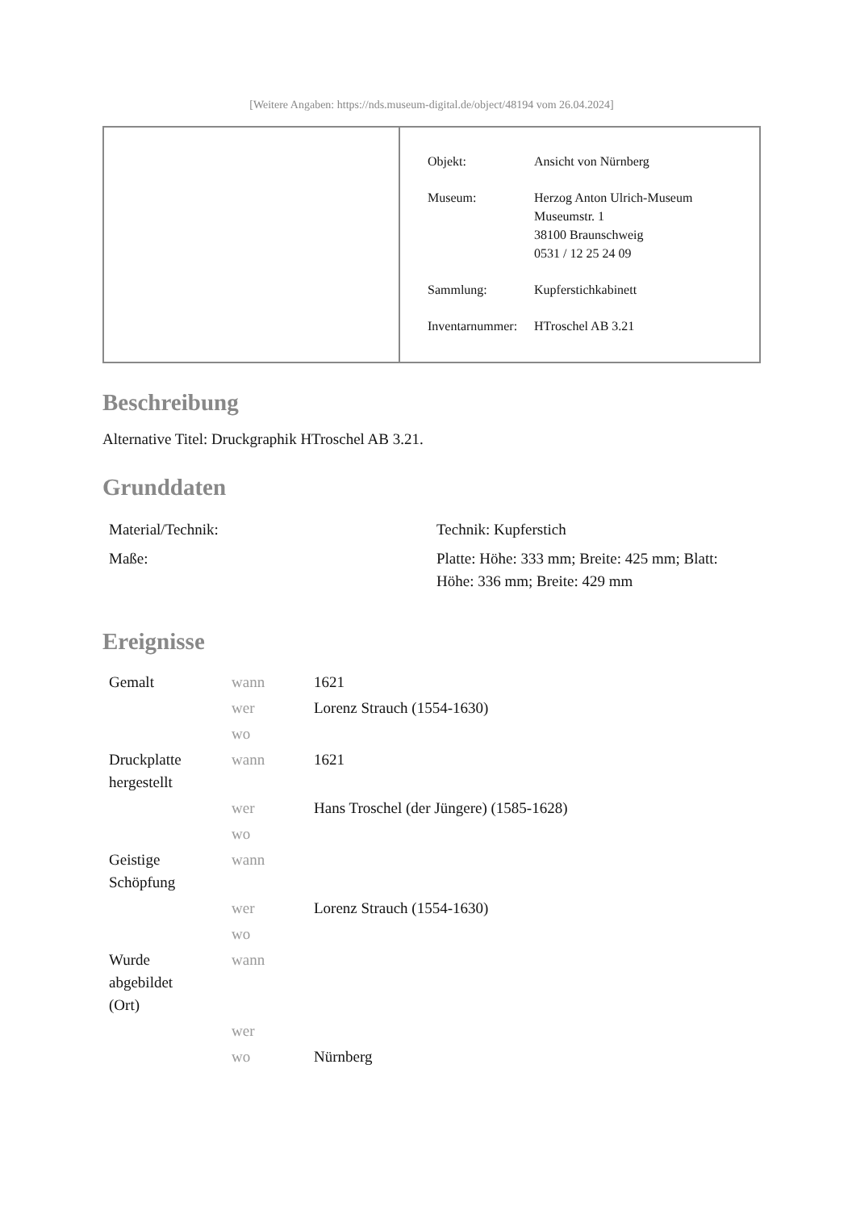[Weitere Angaben: https://nds.museum-digital.de/object/48194 vom 26.04.2024]
| Objekt: | Ansicht von Nürnberg |
| Museum: | Herzog Anton Ulrich-Museum Museumstr. 1 38100 Braunschweig 0531 / 12 25 24 09 |
| Sammlung: | Kupferstichkabinett |
| Inventarnummer: | HTroschel AB 3.21 |
Beschreibung
Alternative Titel: Druckgraphik HTroschel AB 3.21.
Grunddaten
| Material/Technik: | Technik: Kupferstich |
| Maße: | Platte: Höhe: 333 mm; Breite: 425 mm; Blatt: Höhe: 336 mm; Breite: 429 mm |
Ereignisse
| Gemalt | wann | 1621 |
| | wer | Lorenz Strauch (1554-1630) |
| | wo | |
| Druckplatte hergestellt | wann | 1621 |
| | wer | Hans Troschel (der Jüngere) (1585-1628) |
| | wo | |
| Geistige Schöpfung | wann | |
| | wer | Lorenz Strauch (1554-1630) |
| | wo | |
| Wurde abgebildet (Ort) | wann | |
| | wer | |
| | wo | Nürnberg |